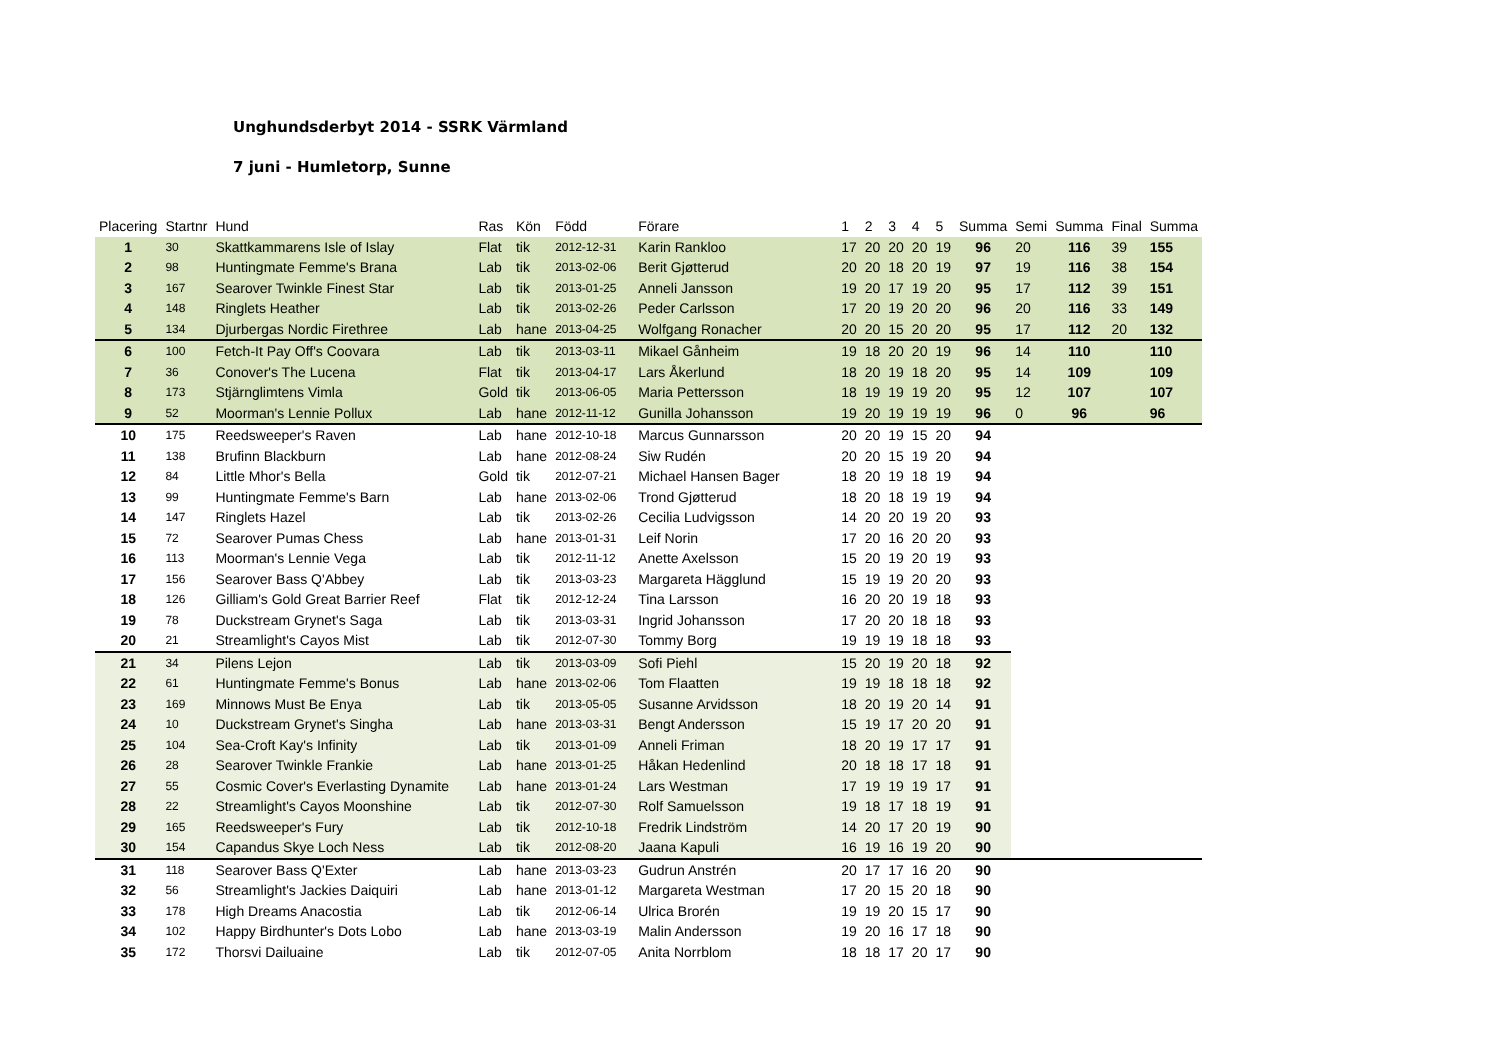Unghundsderbyt 2014 - SSRK Värmland
7 juni - Humletorp, Sunne
| Placering | Startnr | Hund | Ras | Kön | Född | Förare | 1 | 2 | 3 | 4 | 5 | Summa | Semi | Summa | Final | Summa |
| --- | --- | --- | --- | --- | --- | --- | --- | --- | --- | --- | --- | --- | --- | --- | --- | --- |
| 1 | 30 | Skattkammarens Isle of Islay | Flat | tik | 2012-12-31 | Karin Rankloo | 17 | 20 | 20 | 20 | 19 | 96 | 20 | 116 | 39 | 155 |
| 2 | 98 | Huntingmate Femme's Brana | Lab | tik | 2013-02-06 | Berit Gjøtterud | 20 | 20 | 18 | 20 | 19 | 97 | 19 | 116 | 38 | 154 |
| 3 | 167 | Searover Twinkle Finest Star | Lab | tik | 2013-01-25 | Anneli Jansson | 19 | 20 | 17 | 19 | 20 | 95 | 17 | 112 | 39 | 151 |
| 4 | 148 | Ringlets Heather | Lab | tik | 2013-02-26 | Peder Carlsson | 17 | 20 | 19 | 20 | 20 | 96 | 20 | 116 | 33 | 149 |
| 5 | 134 | Djurbergas Nordic Firethree | Lab | hane | 2013-04-25 | Wolfgang Ronacher | 20 | 20 | 15 | 20 | 20 | 95 | 17 | 112 | 20 | 132 |
| 6 | 100 | Fetch-It Pay Off's Coovara | Lab | tik | 2013-03-11 | Mikael Gånheim | 19 | 18 | 20 | 20 | 19 | 96 | 14 | 110 | | 110 |
| 7 | 36 | Conover's The Lucena | Flat | tik | 2013-04-17 | Lars Åkerlund | 18 | 20 | 19 | 18 | 20 | 95 | 14 | 109 | | 109 |
| 8 | 173 | Stjärnglimtens Vimla | Gold | tik | 2013-06-05 | Maria Pettersson | 18 | 19 | 19 | 19 | 20 | 95 | 12 | 107 | | 107 |
| 9 | 52 | Moorman's Lennie Pollux | Lab | hane | 2012-11-12 | Gunilla Johansson | 19 | 20 | 19 | 19 | 19 | 96 | 0 | 96 | | 96 |
| 10 | 175 | Reedsweeper's Raven | Lab | hane | 2012-10-18 | Marcus Gunnarsson | 20 | 20 | 19 | 15 | 20 | 94 | | | | |
| 11 | 138 | Brufinn Blackburn | Lab | hane | 2012-08-24 | Siw Rudén | 20 | 20 | 15 | 19 | 20 | 94 | | | | |
| 12 | 84 | Little Mhor's Bella | Gold | tik | 2012-07-21 | Michael Hansen Bager | 18 | 20 | 19 | 18 | 19 | 94 | | | | |
| 13 | 99 | Huntingmate Femme's Barn | Lab | hane | 2013-02-06 | Trond Gjøtterud | 18 | 20 | 18 | 19 | 19 | 94 | | | | |
| 14 | 147 | Ringlets Hazel | Lab | tik | 2013-02-26 | Cecilia Ludvigsson | 14 | 20 | 20 | 19 | 20 | 93 | | | | |
| 15 | 72 | Searover Pumas Chess | Lab | hane | 2013-01-31 | Leif Norin | 17 | 20 | 16 | 20 | 20 | 93 | | | | |
| 16 | 113 | Moorman's Lennie Vega | Lab | tik | 2012-11-12 | Anette Axelsson | 15 | 20 | 19 | 20 | 19 | 93 | | | | |
| 17 | 156 | Searover Bass Q'Abbey | Lab | tik | 2013-03-23 | Margareta Hägglund | 15 | 19 | 19 | 20 | 20 | 93 | | | | |
| 18 | 126 | Gilliam's Gold Great Barrier Reef | Flat | tik | 2012-12-24 | Tina Larsson | 16 | 20 | 20 | 19 | 18 | 93 | | | | |
| 19 | 78 | Duckstream Grynet's Saga | Lab | tik | 2013-03-31 | Ingrid Johansson | 17 | 20 | 20 | 18 | 18 | 93 | | | | |
| 20 | 21 | Streamlight's Cayos Mist | Lab | tik | 2012-07-30 | Tommy Borg | 19 | 19 | 19 | 18 | 18 | 93 | | | | |
| 21 | 34 | Pilens Lejon | Lab | tik | 2013-03-09 | Sofi Piehl | 15 | 20 | 19 | 20 | 18 | 92 | | | | |
| 22 | 61 | Huntingmate Femme's Bonus | Lab | hane | 2013-02-06 | Tom Flaatten | 19 | 19 | 18 | 18 | 18 | 92 | | | | |
| 23 | 169 | Minnows Must Be Enya | Lab | tik | 2013-05-05 | Susanne Arvidsson | 18 | 20 | 19 | 20 | 14 | 91 | | | | |
| 24 | 10 | Duckstream Grynet's Singha | Lab | hane | 2013-03-31 | Bengt Andersson | 15 | 19 | 17 | 20 | 20 | 91 | | | | |
| 25 | 104 | Sea-Croft Kay's Infinity | Lab | tik | 2013-01-09 | Anneli Friman | 18 | 20 | 19 | 17 | 17 | 91 | | | | |
| 26 | 28 | Searover Twinkle Frankie | Lab | hane | 2013-01-25 | Håkan Hedenlind | 20 | 18 | 18 | 17 | 18 | 91 | | | | |
| 27 | 55 | Cosmic Cover's Everlasting Dynamite | Lab | hane | 2013-01-24 | Lars Westman | 17 | 19 | 19 | 19 | 17 | 91 | | | | |
| 28 | 22 | Streamlight's Cayos Moonshine | Lab | tik | 2012-07-30 | Rolf Samuelsson | 19 | 18 | 17 | 18 | 19 | 91 | | | | |
| 29 | 165 | Reedsweeper's Fury | Lab | tik | 2012-10-18 | Fredrik Lindström | 14 | 20 | 17 | 20 | 19 | 90 | | | | |
| 30 | 154 | Capandus Skye Loch Ness | Lab | tik | 2012-08-20 | Jaana Kapuli | 16 | 19 | 16 | 19 | 20 | 90 | | | | |
| 31 | 118 | Searover Bass Q'Exter | Lab | hane | 2013-03-23 | Gudrun Anstrén | 20 | 17 | 17 | 16 | 20 | 90 | | | | |
| 32 | 56 | Streamlight's Jackies Daiquiri | Lab | hane | 2013-01-12 | Margareta Westman | 17 | 20 | 15 | 20 | 18 | 90 | | | | |
| 33 | 178 | High Dreams Anacostia | Lab | tik | 2012-06-14 | Ulrica Brorén | 19 | 19 | 20 | 15 | 17 | 90 | | | | |
| 34 | 102 | Happy Birdhunter's Dots Lobo | Lab | hane | 2013-03-19 | Malin Andersson | 19 | 20 | 16 | 17 | 18 | 90 | | | | |
| 35 | 172 | Thorsvi Dailuaine | Lab | tik | 2012-07-05 | Anita Norrblom | 18 | 18 | 17 | 20 | 17 | 90 | | | | |